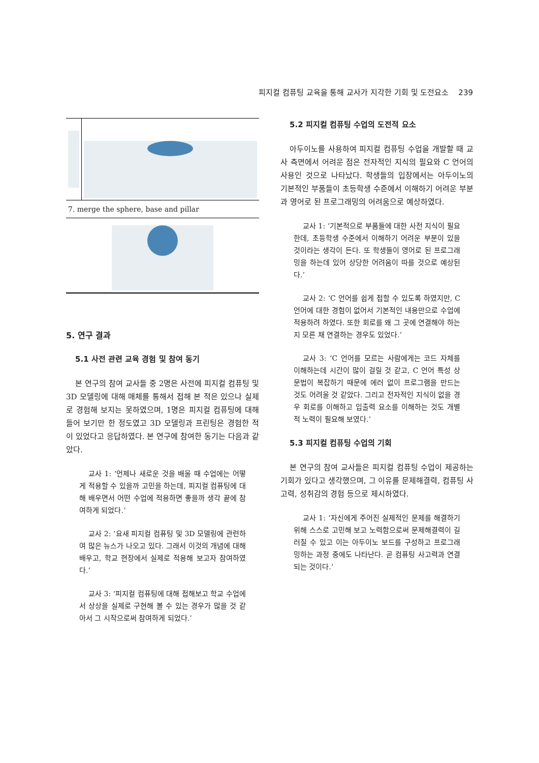피지컬 컴퓨팅 교육을 통해 교사가 지각한 기회 및 도전요소 239
| 7. merge the sphere, base and pillar | |
5. 연구 결과
5.1 사전 관련 교육 경험 및 참여 동기
본 연구의 참여 교사들 중 2명은 사전에 피지컬 컴퓨팅 및 3D 모델링에 대해 매체를 통해서 접해 본 적은 있으나 실제로 경험해 보지는 못하였으며, 1명은 피지컬 컴퓨팅에 대해 들어 보기만 한 정도였고 3D 모델링과 프린팅은 경험한 적이 있었다고 응답하였다. 본 연구에 참여한 동기는 다음과 같았다.
교사 1: ‘언제나 새로운 것을 배울 때 수업에는 어떻게 적용할 수 있을까 고민을 하는데, 피지컬 컴퓨팅에 대해 배우면서 어떤 수업에 적용하면 좋을까 생각 끝에 참여하게 되었다.’
교사 2: ‘요새 피지컬 컴퓨팅 및 3D 모델링에 관련하여 많은 뉴스가 나오고 있다. 그래서 이것의 개념에 대해 배우고, 학교 현장에서 실제로 적용해 보고자 참여하였다.’
교사 3: ‘피지컬 컴퓨팅에 대해 접해보고 학교 수업에서 상상을 실제로 구현해 볼 수 있는 경우가 많을 것 같아서 그 시작으로써 참여하게 되었다.’
5.2 피지컬 컴퓨팅 수업의 도전적 요소
아두이노를 사용하여 피지컬 컴퓨팅 수업을 개발할 때 교사 측면에서 어려운 점은 전자적인 지식의 필요와 C 언어의 사용인 것으로 나타났다. 학생들의 입장에서는 아두이노의 기본적인 부품들이 초등학생 수준에서 이해하기 어려운 부분과 영어로 된 프로그래밍의 어려움으로 예상하였다.
교사 1: ‘기본적으로 부품들에 대한 사전 지식이 필요한데, 초등학생 수준에서 이해하기 어려운 부분이 있을 것이라는 생각이 든다. 또 학생들이 영어로 된 프로그래밍을 하는데 있어 상당한 어려움이 따를 것으로 예상된다.’
교사 2: ‘C 언어를 쉽게 접할 수 있도록 하였지만, C 언어에 대한 경험이 없어서 기본적인 내용만으로 수업에 적용하려 하였다. 또한 회로를 왜 그 곳에 연결해야 하는지 모른 채 연결하는 경우도 있었다.’
교사 3: ‘C 언어를 모르는 사람에게는 코드 자체를 이해하는데 시간이 많이 걸릴 것 같고, C 언어 특성 상 문법이 복잡하기 때문에 에러 없이 프로그램을 만드는 것도 어려울 것 같았다. 그리고 전자적인 지식이 없을 경우 회로를 이해하고 입출력 요소를 이해하는 것도 개별적 노력이 필요해 보였다.’
5.3 피지컬 컴퓨팅 수업의 기회
본 연구의 참여 교사들은 피지컬 컴퓨팅 수업이 제공하는 기회가 있다고 생각했으며, 그 이유를 문제해결력, 컴퓨팅 사고력, 성취감의 경험 등으로 제시하였다.
교사 1: ‘자신에게 주어진 실제적인 문제를 해결하기 위해 스스로 고민해 보고 노력함으로써 문제해결력이 길러질 수 있고 이는 아두이노 보드를 구성하고 프로그래밍하는 과정 중에도 나타난다. 곧 컴퓨팅 사고력과 연결되는 것이다.’